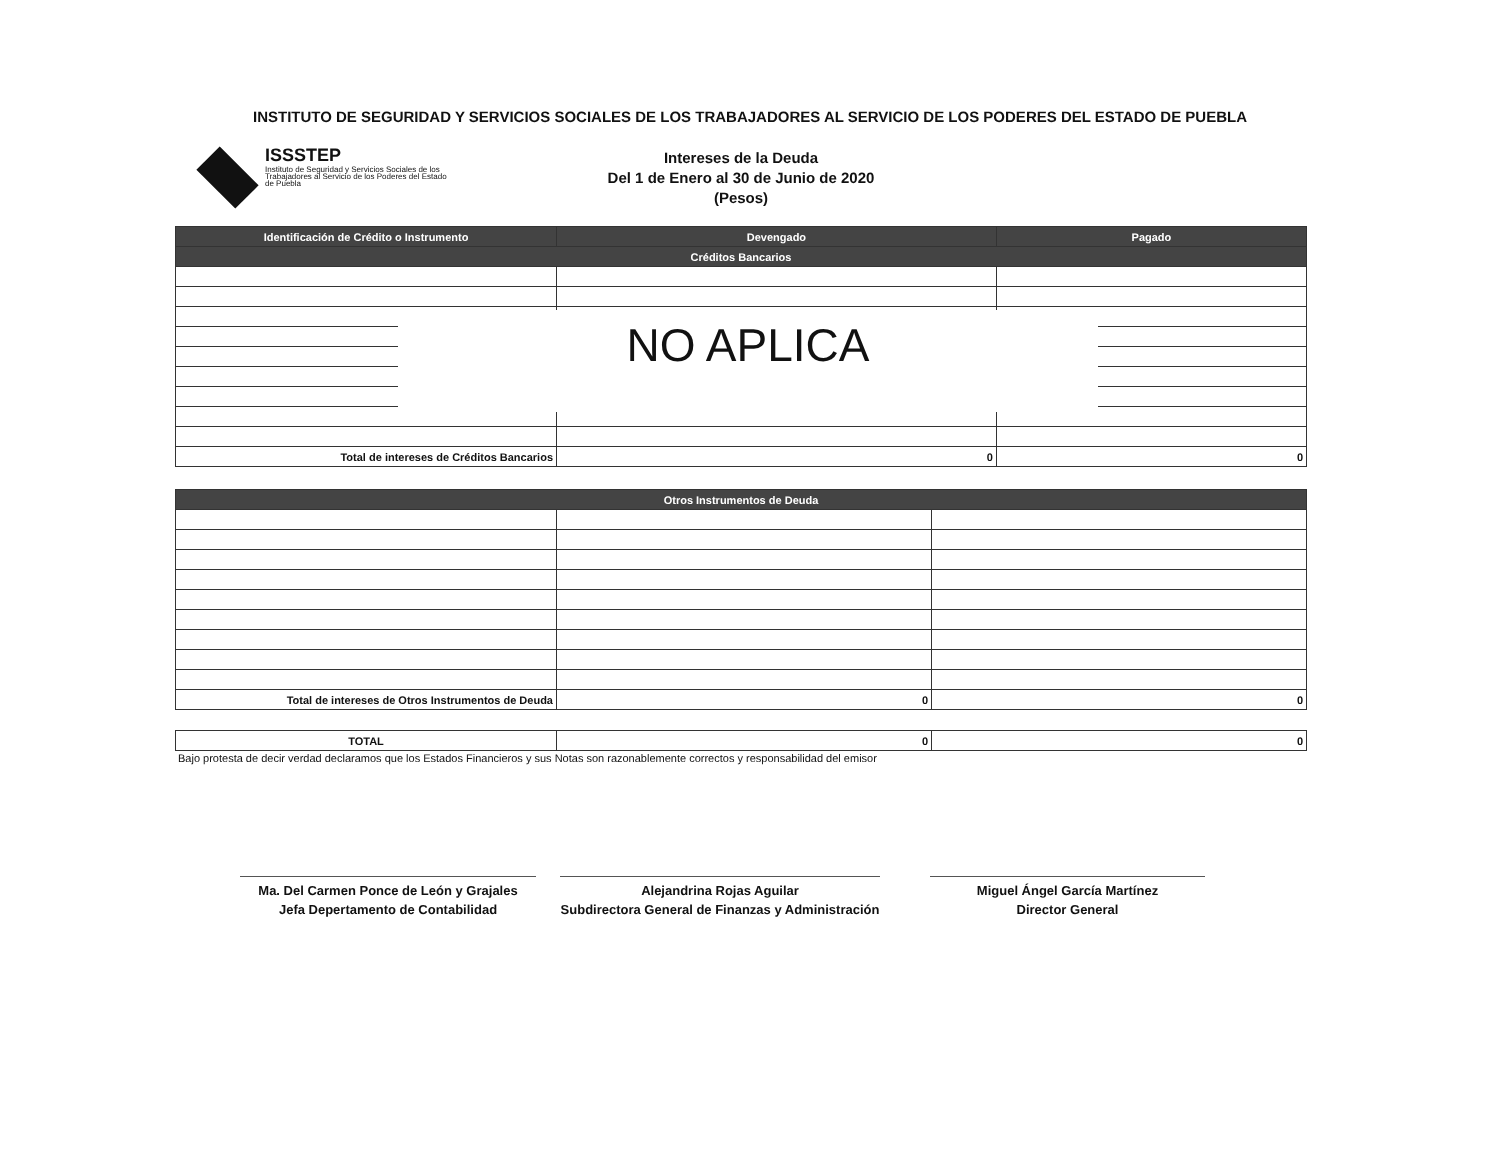INSTITUTO DE SEGURIDAD Y SERVICIOS SOCIALES DE LOS TRABAJADORES AL SERVICIO DE LOS PODERES DEL ESTADO DE PUEBLA
ISSSTEP
Instituto de Seguridad y Servicios Sociales de los Trabajadores al Servicio de los Poderes del Estado de Puebla
Intereses de la Deuda
Del 1 de Enero al 30 de Junio de 2020
(Pesos)
| Identificación de Crédito o Instrumento | Devengado | Pagado |
| --- | --- | --- |
| Créditos Bancarios | | |
| Total de intereses de Créditos Bancarios | 0 | 0 |
NO APLICA
| Otros Instrumentos de Deuda | | |
| --- | --- | --- |
| Total de intereses de Otros Instrumentos de Deuda | 0 | 0 |
| TOTAL | 0 | 0 |
Bajo protesta de decir verdad declaramos que los Estados Financieros y sus Notas son razonablemente correctos y responsabilidad del emisor
Ma. Del Carmen Ponce de León y Grajales
Jefa Depertamento de Contabilidad
Alejandrina Rojas Aguilar
Subdirectora General de Finanzas y Administración
Miguel Ángel García Martínez
Director General